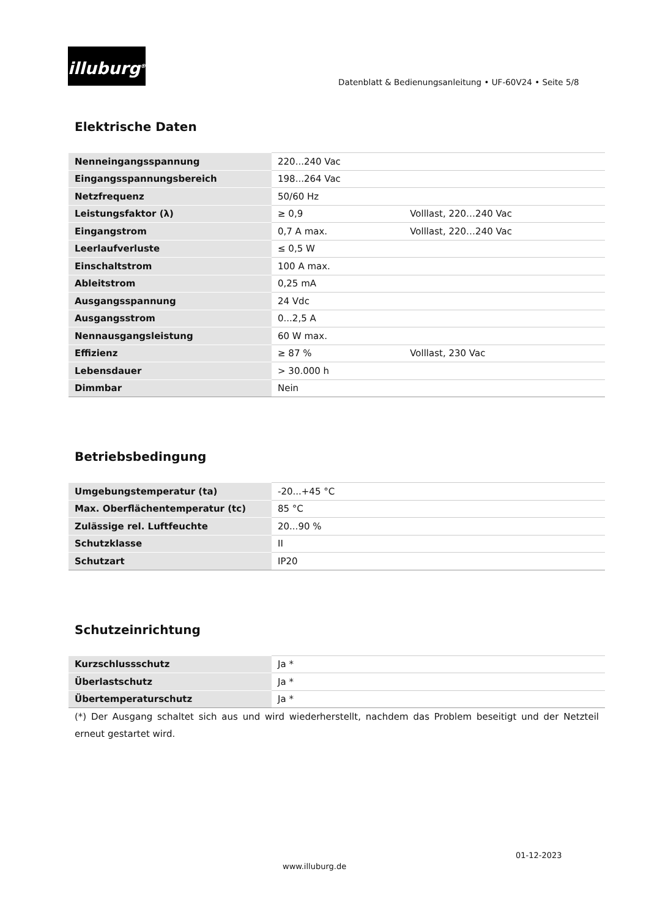illuburg<sup>®</sup>
Datenblatt & Bedienungsanleitung • UF-60V24 • Seite 5/8
Elektrische Daten
| Nenneingangsspannung | 220...240 Vac | |
| Eingangsspannungsbereich | 198...264 Vac | |
| Netzfrequenz | 50/60 Hz | |
| Leistungsfaktor (λ) | ≥ 0,9 | Volllast, 220…240 Vac |
| Eingangstrom | 0,7 A max. | Volllast, 220…240 Vac |
| Leerlaufverluste | ≤ 0,5 W | |
| Einschaltstrom | 100 A max. | |
| Ableitstrom | 0,25 mA | |
| Ausgangsspannung | 24 Vdc | |
| Ausgangsstrom | 0...2,5 A | |
| Nennausgangsleistung | 60 W max. | |
| Effizienz | ≥ 87 % | Volllast, 230 Vac |
| Lebensdauer | > 30.000 h | |
| Dimmbar | Nein | |
Betriebsbedingung
| Umgebungstemperatur (ta) | -20...+45 °C |
| Max. Oberflächentemperatur (tc) | 85 °C |
| Zulässige rel. Luftfeuchte | 20...90 % |
| Schutzklasse | II |
| Schutzart | IP20 |
Schutzeinrichtung
| Kurzschlussschutz | Ja * |
| Überlastschutz | Ja * |
| Übertemperaturschutz | Ja * |
(*) Der Ausgang schaltet sich aus und wird wiederherstellt, nachdem das Problem beseitigt und der Netzteil erneut gestartet wird.
01-12-2023
www.illuburg.de